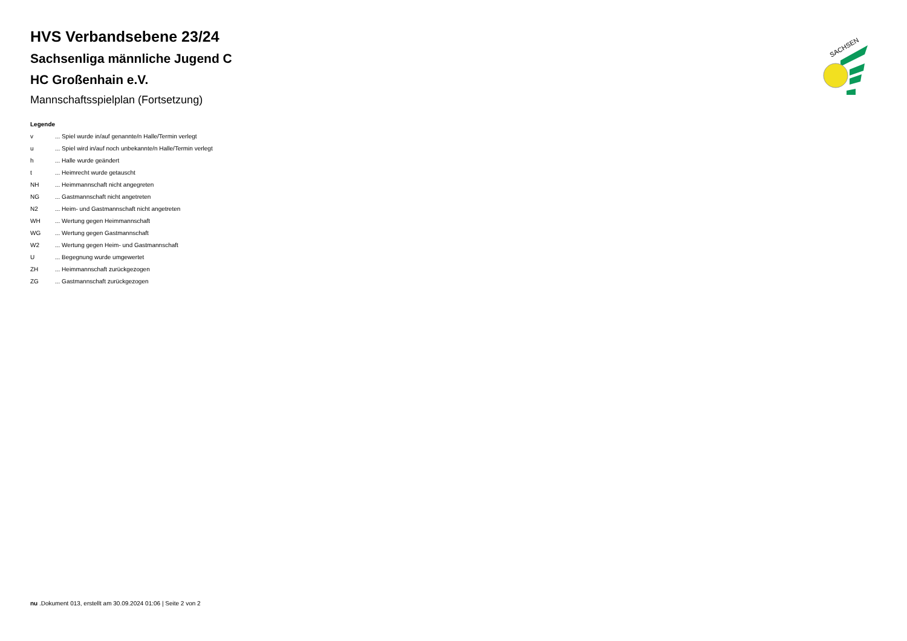HVS Verbandsebene 23/24
Sachsenliga männliche Jugend C
HC Großenhain e.V.
Mannschaftsspielplan (Fortsetzung)
Legende
| v | ... Spiel wurde in/auf genannte/n Halle/Termin verlegt |
| u | ... Spiel wird in/auf noch unbekannte/n Halle/Termin verlegt |
| h | ... Halle wurde geändert |
| t | ... Heimrecht wurde getauscht |
| NH | ... Heimmannschaft nicht angegreten |
| NG | ... Gastmannschaft nicht angetreten |
| N2 | ... Heim- und Gastmannschaft nicht angetreten |
| WH | ... Wertung gegen Heimmannschaft |
| WG | ... Wertung gegen Gastmannschaft |
| W2 | ... Wertung gegen Heim- und Gastmannschaft |
| U | ... Begegnung wurde umgewertet |
| ZH | ... Heimmannschaft zurückgezogen |
| ZG | ... Gastmannschaft zurückgezogen |
SACHSEN
nu .Dokument 013, erstellt am 30.09.2024 01:06 | Seite 2 von 2